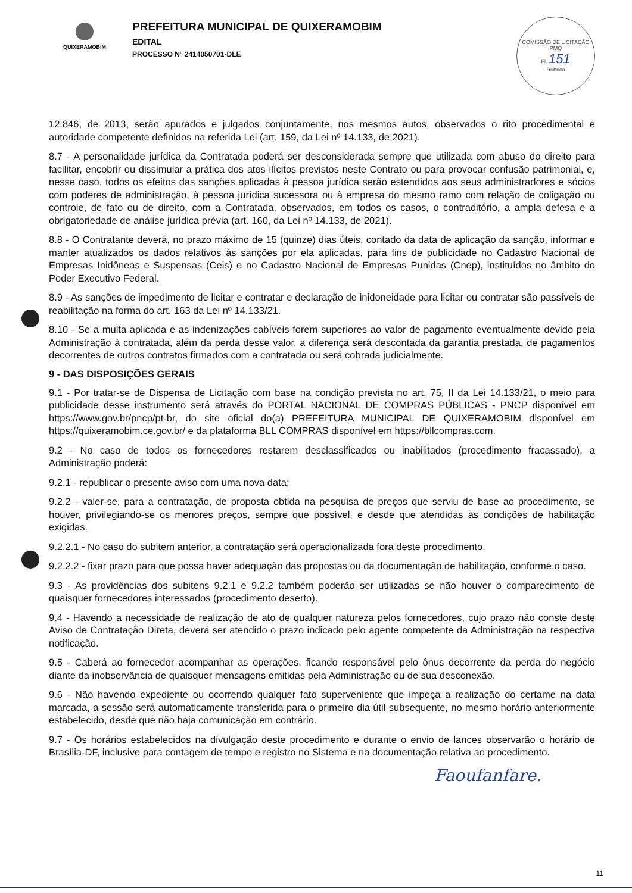QUIXERAMOBIM
PREFEITURA MUNICIPAL DE QUIXERAMOBIM
EDITAL
PROCESSO Nº 2414050701-DLE
COMISSÃO DE LICITAÇÃO
PMQ
Fl. 151
Rubrica
12.846, de 2013, serão apurados e julgados conjuntamente, nos mesmos autos, observados o rito procedimental e autoridade competente definidos na referida Lei (art. 159, da Lei nº 14.133, de 2021).
8.7 - A personalidade jurídica da Contratada poderá ser desconsiderada sempre que utilizada com abuso do direito para facilitar, encobrir ou dissimular a prática dos atos ilícitos previstos neste Contrato ou para provocar confusão patrimonial, e, nesse caso, todos os efeitos das sanções aplicadas à pessoa jurídica serão estendidos aos seus administradores e sócios com poderes de administração, à pessoa jurídica sucessora ou à empresa do mesmo ramo com relação de coligação ou controle, de fato ou de direito, com a Contratada, observados, em todos os casos, o contraditório, a ampla defesa e a obrigatoriedade de análise jurídica prévia (art. 160, da Lei nº 14.133, de 2021).
8.8 - O Contratante deverá, no prazo máximo de 15 (quinze) dias úteis, contado da data de aplicação da sanção, informar e manter atualizados os dados relativos às sanções por ela aplicadas, para fins de publicidade no Cadastro Nacional de Empresas Inidôneas e Suspensas (Ceis) e no Cadastro Nacional de Empresas Punidas (Cnep), instituídos no âmbito do Poder Executivo Federal.
8.9 - As sanções de impedimento de licitar e contratar e declaração de inidoneidade para licitar ou contratar são passíveis de reabilitação na forma do art. 163 da Lei nº 14.133/21.
8.10 - Se a multa aplicada e as indenizações cabíveis forem superiores ao valor de pagamento eventualmente devido pela Administração à contratada, além da perda desse valor, a diferença será descontada da garantia prestada, de pagamentos decorrentes de outros contratos firmados com a contratada ou será cobrada judicialmente.
9 - DAS DISPOSIÇÕES GERAIS
9.1 - Por tratar-se de Dispensa de Licitação com base na condição prevista no art. 75, II da Lei 14.133/21, o meio para publicidade desse instrumento será através do PORTAL NACIONAL DE COMPRAS PÚBLICAS - PNCP disponível em https://www.gov.br/pncp/pt-br, do site oficial do(a) PREFEITURA MUNICIPAL DE QUIXERAMOBIM disponível em https://quixeramobim.ce.gov.br/ e da plataforma BLL COMPRAS disponível em https://bllcompras.com.
9.2 - No caso de todos os fornecedores restarem desclassificados ou inabilitados (procedimento fracassado), a Administração poderá:
9.2.1 - republicar o presente aviso com uma nova data;
9.2.2 - valer-se, para a contratação, de proposta obtida na pesquisa de preços que serviu de base ao procedimento, se houver, privilegiando-se os menores preços, sempre que possível, e desde que atendidas às condições de habilitação exigidas.
9.2.2.1 - No caso do subitem anterior, a contratação será operacionalizada fora deste procedimento.
9.2.2.2 - fixar prazo para que possa haver adequação das propostas ou da documentação de habilitação, conforme o caso.
9.3 - As providências dos subitens 9.2.1 e 9.2.2 também poderão ser utilizadas se não houver o comparecimento de quaisquer fornecedores interessados (procedimento deserto).
9.4 - Havendo a necessidade de realização de ato de qualquer natureza pelos fornecedores, cujo prazo não conste deste Aviso de Contratação Direta, deverá ser atendido o prazo indicado pelo agente competente da Administração na respectiva notificação.
9.5 - Caberá ao fornecedor acompanhar as operações, ficando responsável pelo ônus decorrente da perda do negócio diante da inobservância de quaisquer mensagens emitidas pela Administração ou de sua desconexão.
9.6 - Não havendo expediente ou ocorrendo qualquer fato superveniente que impeça a realização do certame na data marcada, a sessão será automaticamente transferida para o primeiro dia útil subsequente, no mesmo horário anteriormente estabelecido, desde que não haja comunicação em contrário.
9.7 - Os horários estabelecidos na divulgação deste procedimento e durante o envio de lances observarão o horário de Brasília-DF, inclusive para contagem de tempo e registro no Sistema e na documentação relativa ao procedimento.
Faoufanfare.
11